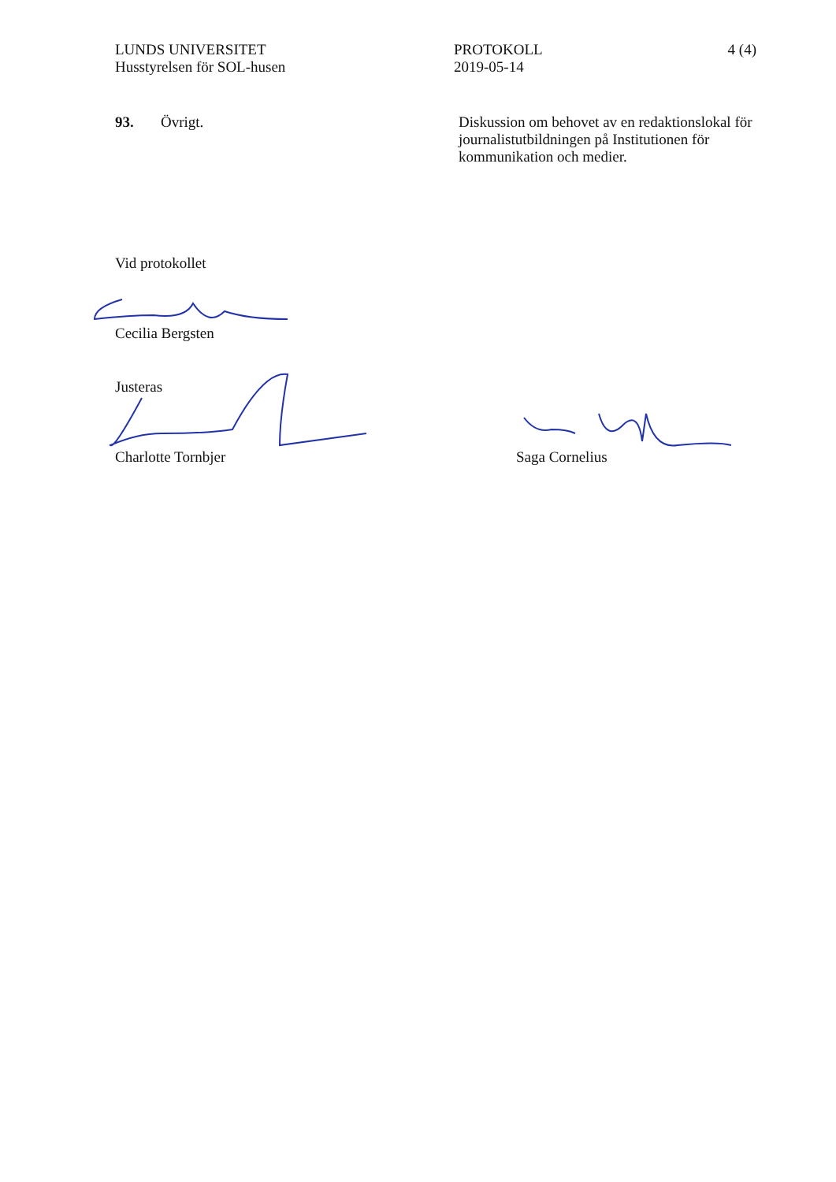LUNDS UNIVERSITET
Husstyrelsen för SOL-husen
PROTOKOLL
2019-05-14
4 (4)
93. Övrigt. Diskussion om behovet av en redaktionslokal för journalistutbildningen på Institutionen för kommunikation och medier.
Vid protokollet
Cecilia Bergsten
Justeras
Charlotte Tornbjer Saga Cornelius